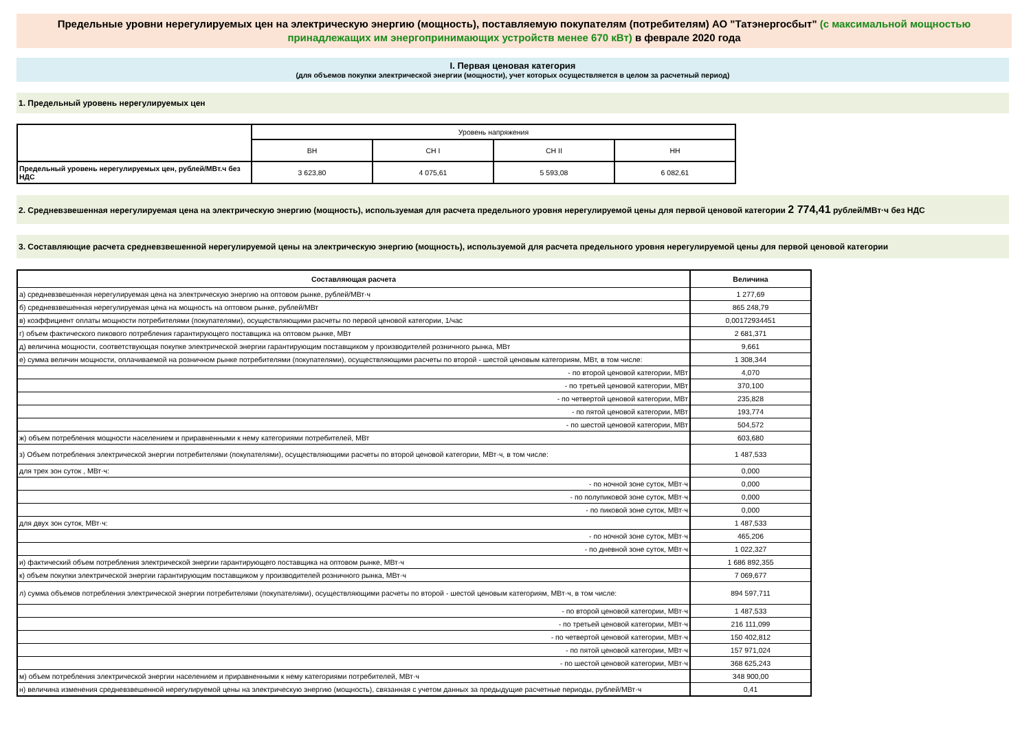Предельные уровни нерегулируемых цен на электрическую энергию (мощность), поставляемую покупателям (потребителям) АО "Татэнергосбыт" (с максимальной мощностью принадлежащих им энергопринимающих устройств менее 670 кВт) в феврале 2020 года
I. Первая ценовая категория
(для объемов покупки электрической энергии (мощности), учет которых осуществляется в целом за расчетный период)
1. Предельный уровень нерегулируемых цен
| | Уровень напряжения | | | |
| | ВН | СН I | СН II | НН |
| Предельный уровень нерегулируемых цен, рублей/МВт.ч без НДС | 3 623,80 | 4 075,61 | 5 593,08 | 6 082,61 |
2. Средневзвешенная нерегулируемая цена на электрическую энергию (мощность), используемая для расчета предельного уровня нерегулируемой цены для первой ценовой категории 2 774,41 рублей/МВт·ч без НДС
3. Составляющие расчета средневзвешенной нерегулируемой цены на электрическую энергию (мощность), используемой для расчета предельного уровня нерегулируемой цены для первой ценовой категории
| Составляющая расчета | Величина |
| --- | --- |
| а) средневзвешенная нерегулируемая цена на электрическую энергию на оптовом рынке, рублей/МВт·ч | 1 277,69 |
| б) средневзвешенная нерегулируемая цена на мощность на оптовом рынке, рублей/МВт | 865 248,79 |
| в) коэффициент оплаты мощности потребителями (покупателями), осуществляющими расчеты по первой ценовой категории, 1/час | 0,00172934451 |
| г) объем фактического пикового потребления гарантирующего поставщика на оптовом рынке, МВт | 2 681,371 |
| д) величина мощности, соответствующая покупке электрической энергии гарантирующим поставщиком у производителей розничного рынка, МВт | 9,661 |
| е) сумма величин мощности, оплачиваемой на розничном рынке потребителями (покупателями), осуществляющими расчеты по второй - шестой ценовым категориям, МВт, в том числе: | 1 308,344 |
| - по второй ценовой категории, МВт | 4,070 |
| - по третьей ценовой категории, МВт | 370,100 |
| - по четвертой ценовой категории, МВт | 235,828 |
| - по пятой ценовой категории, МВт | 193,774 |
| - по шестой ценовой категории, МВт | 504,572 |
| ж) объем потребления мощности населением и приравненными к нему категориями потребителей, МВт | 603,680 |
| з) Объем потребления электрической энергии потребителями (покупателями), осуществляющими расчеты по второй ценовой категории, МВт·ч, в том числе: | 1 487,533 |
| для трех зон суток , МВт·ч: | 0,000 |
| - по ночной зоне суток, МВт·ч | 0,000 |
| - по полупиковой зоне суток, МВт·ч | 0,000 |
| - по пиковой зоне суток, МВт·ч | 0,000 |
| для двух зон суток, МВт·ч: | 1 487,533 |
| - по ночной зоне суток, МВт·ч | 465,206 |
| - по дневной зоне суток, МВт·ч | 1 022,327 |
| и) фактический объем потребления электрической энергии гарантирующего поставщика на оптовом рынке, МВт·ч | 1 686 892,355 |
| к) объем покупки электрической энергии гарантирующим поставщиком у производителей розничного рынка, МВт·ч | 7 069,677 |
| л) сумма объемов потребления электрической энергии потребителями (покупателями), осуществляющими расчеты по второй - шестой ценовым категориям, МВт·ч, в том числе: | 894 597,711 |
| - по второй ценовой категории, МВт·ч | 1 487,533 |
| - по третьей ценовой категории, МВт·ч | 216 111,099 |
| - по четвертой ценовой категории, МВт·ч | 150 402,812 |
| - по пятой ценовой категории, МВт·ч | 157 971,024 |
| - по шестой ценовой категории, МВт·ч | 368 625,243 |
| м) объем потребления электрической энергии населением и приравненными к нему категориями потребителей, МВт·ч | 348 900,00 |
| н) величина изменения средневзвешенной нерегулируемой цены на электрическую энергию (мощность), связанная с учетом данных за предыдущие расчетные периоды, рублей/МВт·ч | 0,41 |